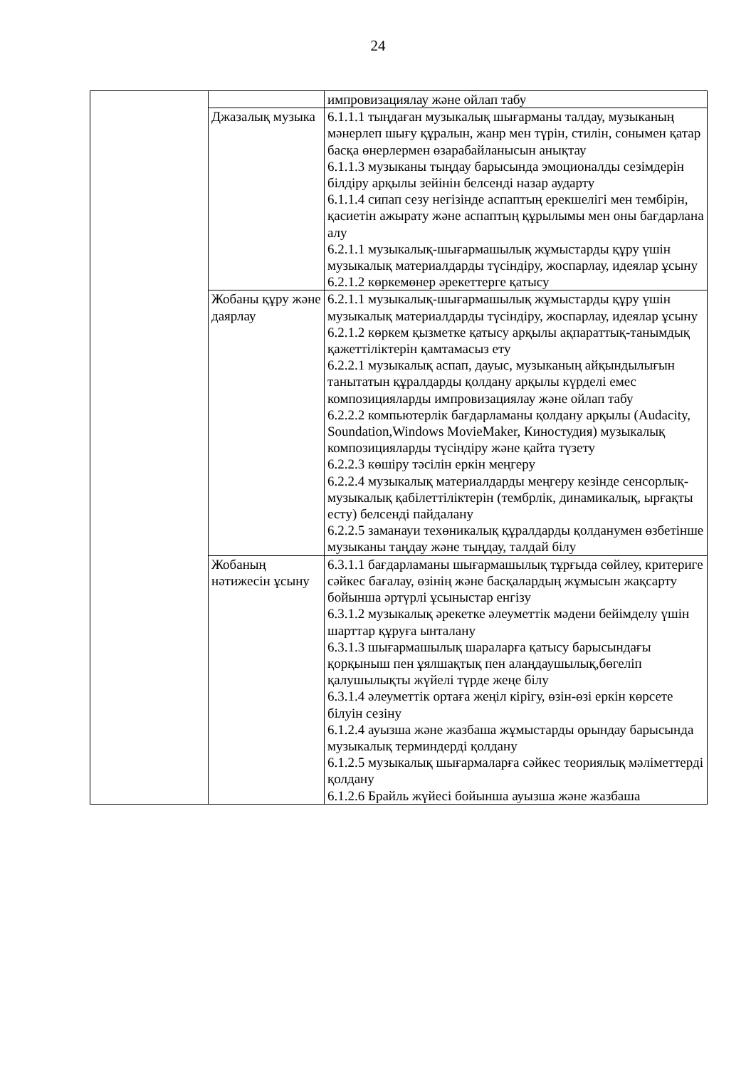24
| | | импровизациялау және ойлап табу |
| | Джазалық музыка | 6.1.1.1 тыңдаған музыкалық шығарманы талдау, музыканың мәнерлеп шығу құралын, жанр мен түрін, стилін, сонымен қатар басқа өнерлермен өзарабайланысын анықтау 6.1.1.3 музыканы тыңдау барысында эмоционалды сезімдерін білдіру арқылы зейінін белсенді назар аударту 6.1.1.4 сипап сезу негізінде аспаптың ерекшелігі мен тембірін, қасиетін ажырату және аспаптың құрылымы мен оны бағдарлана алу 6.2.1.1 музыкалық-шығармашылық жұмыстарды құру үшін музыкалық материалдарды түсіндіру, жоспарлау, идеялар ұсыну 6.2.1.2 көркемөнер әрекеттерге қатысу |
| | Жобаны құру және даярлау | 6.2.1.1 музыкалық-шығармашылық жұмыстарды құру үшін музыкалық материалдарды түсіндіру, жоспарлау, идеялар ұсыну 6.2.1.2 көркем қызметке қатысу арқылы ақпараттық-танымдық қажеттіліктерін қамтамасыз ету 6.2.2.1 музыкалық аспап, дауыс, музыканың айқындылығын танытатын құралдарды қолдану арқылы күрделі емес композицияларды импровизациялау және ойлап табу 6.2.2.2 компьютерлік бағдарламаны қолдану арқылы (Audacity, Soundation,Windows MovieMaker, Киностудия) музыкалық композицияларды түсіндіру және қайта түзету 6.2.2.3 көшіру тәсілін еркін меңгеру 6.2.2.4 музыкалық материалдарды меңгеру кезінде сенсорлық-музыкалық қабілеттіліктерін (тембрлік, динамикалық, ырғақты есту) белсенді пайдалану 6.2.2.5 заманауи техөникалық құралдарды қолданумен өзбетінше музыканы таңдау және тыңдау, талдай білу |
| | Жобаның нәтижесін ұсыну | 6.3.1.1 бағдарламаны шығармашылық тұрғыда сөйлеу, критериге сәйкес бағалау, өзінің және басқалардың жұмысын жақсарту бойынша әртүрлі ұсыныстар енгізу 6.3.1.2 музыкалық әрекетке әлеуметтік мәдени бейімделу үшін шарттар құруға ынталану 6.3.1.3 шығармашылық шараларға қатысу барысындағы қорқыныш пен ұялшақтық пен алаңдаушылық,бөгеліп қалушылықты жүйелі түрде жеңе білу 6.3.1.4 әлеуметтік ортаға жеңіл кірігу, өзін-өзі еркін көрсете білуін сезіну 6.1.2.4 ауызша және жазбаша жұмыстарды орындау барысында музыкалық терминдерді қолдану 6.1.2.5 музыкалық шығармаларға сәйкес теориялық мәліметтерді қолдану 6.1.2.6 Брайль жүйесі бойынша ауызша және жазбаша |